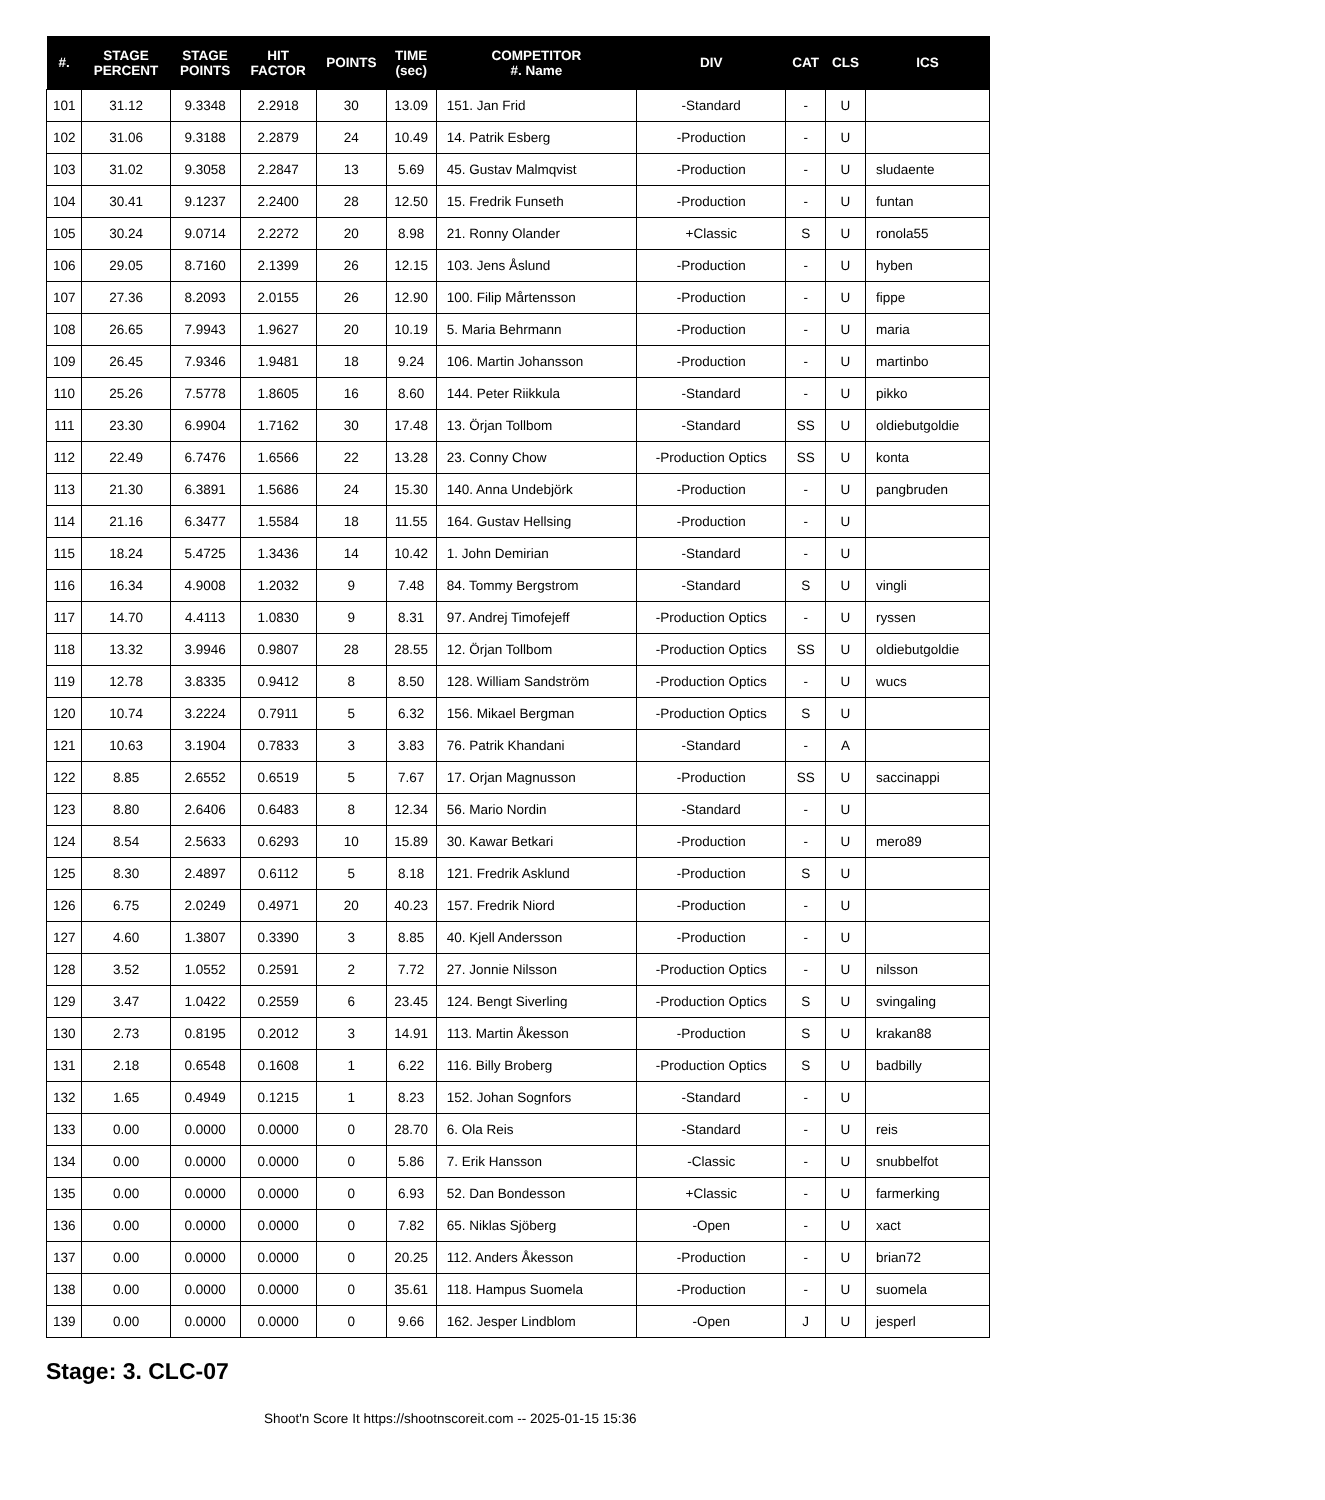| #. | STAGE PERCENT | STAGE POINTS | HIT FACTOR | POINTS | TIME (sec) | COMPETITOR #. Name | DIV | CAT | CLS | ICS |
| --- | --- | --- | --- | --- | --- | --- | --- | --- | --- | --- |
| 101 | 31.12 | 9.3348 | 2.2918 | 30 | 13.09 | 151. Jan Frid | -Standard | - | U | |
| 102 | 31.06 | 9.3188 | 2.2879 | 24 | 10.49 | 14. Patrik Esberg | -Production | - | U | |
| 103 | 31.02 | 9.3058 | 2.2847 | 13 | 5.69 | 45. Gustav Malmqvist | -Production | - | U | sludaente |
| 104 | 30.41 | 9.1237 | 2.2400 | 28 | 12.50 | 15. Fredrik Funseth | -Production | - | U | funtan |
| 105 | 30.24 | 9.0714 | 2.2272 | 20 | 8.98 | 21. Ronny Olander | +Classic | S | U | ronola55 |
| 106 | 29.05 | 8.7160 | 2.1399 | 26 | 12.15 | 103. Jens Åslund | -Production | - | U | hyben |
| 107 | 27.36 | 8.2093 | 2.0155 | 26 | 12.90 | 100. Filip Mårtensson | -Production | - | U | fippe |
| 108 | 26.65 | 7.9943 | 1.9627 | 20 | 10.19 | 5. Maria Behrmann | -Production | - | U | maria |
| 109 | 26.45 | 7.9346 | 1.9481 | 18 | 9.24 | 106. Martin Johansson | -Production | - | U | martinbo |
| 110 | 25.26 | 7.5778 | 1.8605 | 16 | 8.60 | 144. Peter Riikkula | -Standard | - | U | pikko |
| 111 | 23.30 | 6.9904 | 1.7162 | 30 | 17.48 | 13. Örjan Tollbom | -Standard | SS | U | oldiebutgoldie |
| 112 | 22.49 | 6.7476 | 1.6566 | 22 | 13.28 | 23. Conny Chow | -Production Optics | SS | U | konta |
| 113 | 21.30 | 6.3891 | 1.5686 | 24 | 15.30 | 140. Anna Undebjörk | -Production | - | U | pangbruden |
| 114 | 21.16 | 6.3477 | 1.5584 | 18 | 11.55 | 164. Gustav Hellsing | -Production | - | U | |
| 115 | 18.24 | 5.4725 | 1.3436 | 14 | 10.42 | 1. John Demirian | -Standard | - | U | |
| 116 | 16.34 | 4.9008 | 1.2032 | 9 | 7.48 | 84. Tommy Bergstrom | -Standard | S | U | vingli |
| 117 | 14.70 | 4.4113 | 1.0830 | 9 | 8.31 | 97. Andrej Timofejeff | -Production Optics | - | U | ryssen |
| 118 | 13.32 | 3.9946 | 0.9807 | 28 | 28.55 | 12. Örjan Tollbom | -Production Optics | SS | U | oldiebutgoldie |
| 119 | 12.78 | 3.8335 | 0.9412 | 8 | 8.50 | 128. William Sandström | -Production Optics | - | U | wucs |
| 120 | 10.74 | 3.2224 | 0.7911 | 5 | 6.32 | 156. Mikael Bergman | -Production Optics | S | U | |
| 121 | 10.63 | 3.1904 | 0.7833 | 3 | 3.83 | 76. Patrik Khandani | -Standard | - | A | |
| 122 | 8.85 | 2.6552 | 0.6519 | 5 | 7.67 | 17. Orjan Magnusson | -Production | SS | U | saccinappi |
| 123 | 8.80 | 2.6406 | 0.6483 | 8 | 12.34 | 56. Mario Nordin | -Standard | - | U | |
| 124 | 8.54 | 2.5633 | 0.6293 | 10 | 15.89 | 30. Kawar Betkari | -Production | - | U | mero89 |
| 125 | 8.30 | 2.4897 | 0.6112 | 5 | 8.18 | 121. Fredrik Asklund | -Production | S | U | |
| 126 | 6.75 | 2.0249 | 0.4971 | 20 | 40.23 | 157. Fredrik Niord | -Production | - | U | |
| 127 | 4.60 | 1.3807 | 0.3390 | 3 | 8.85 | 40. Kjell Andersson | -Production | - | U | |
| 128 | 3.52 | 1.0552 | 0.2591 | 2 | 7.72 | 27. Jonnie Nilsson | -Production Optics | - | U | nilsson |
| 129 | 3.47 | 1.0422 | 0.2559 | 6 | 23.45 | 124. Bengt Siverling | -Production Optics | S | U | svingaling |
| 130 | 2.73 | 0.8195 | 0.2012 | 3 | 14.91 | 113. Martin Åkesson | -Production | S | U | krakan88 |
| 131 | 2.18 | 0.6548 | 0.1608 | 1 | 6.22 | 116. Billy Broberg | -Production Optics | S | U | badbilly |
| 132 | 1.65 | 0.4949 | 0.1215 | 1 | 8.23 | 152. Johan Sognfors | -Standard | - | U | |
| 133 | 0.00 | 0.0000 | 0.0000 | 0 | 28.70 | 6. Ola Reis | -Standard | - | U | reis |
| 134 | 0.00 | 0.0000 | 0.0000 | 0 | 5.86 | 7. Erik Hansson | -Classic | - | U | snubbelfot |
| 135 | 0.00 | 0.0000 | 0.0000 | 0 | 6.93 | 52. Dan Bondesson | +Classic | - | U | farmerking |
| 136 | 0.00 | 0.0000 | 0.0000 | 0 | 7.82 | 65. Niklas Sjöberg | -Open | - | U | xact |
| 137 | 0.00 | 0.0000 | 0.0000 | 0 | 20.25 | 112. Anders Åkesson | -Production | - | U | brian72 |
| 138 | 0.00 | 0.0000 | 0.0000 | 0 | 35.61 | 118. Hampus Suomela | -Production | - | U | suomela |
| 139 | 0.00 | 0.0000 | 0.0000 | 0 | 9.66 | 162. Jesper Lindblom | -Open | J | U | jesperl |
Stage: 3. CLC-07
Shoot'n Score It https://shootnscoreit.com -- 2025-01-15 15:36